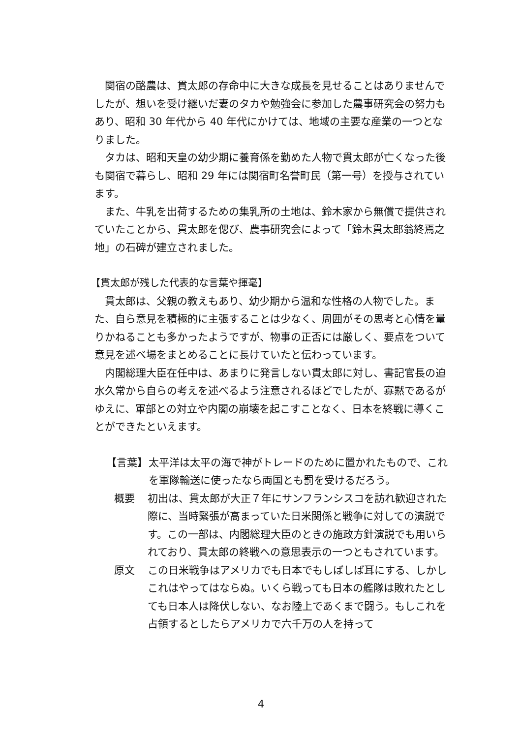関宿の酪農は、貫太郎の存命中に大きな成長を見せることはありませんでしたが、想いを受け継いだ妻のタカや勉強会に参加した農事研究会の努力もあり、昭和 30 年代から 40 年代にかけては、地域の主要な産業の一つとなりました。
タカは、昭和天皇の幼少期に養育係を勤めた人物で貫太郎が亡くなった後も関宿で暮らし、昭和 29 年には関宿町名誉町民（第一号）を授与されています。
また、牛乳を出荷するための集乳所の土地は、鈴木家から無償で提供されていたことから、貫太郎を偲び、農事研究会によって「鈴木貫太郎翁終焉之地」の石碑が建立されました。
【貫太郎が残した代表的な言葉や揮毫】
貫太郎は、父親の教えもあり、幼少期から温和な性格の人物でした。また、自ら意見を積極的に主張することは少なく、周囲がその思考と心情を量りかねることも多かったようですが、物事の正否には厳しく、要点をついて意見を述べ場をまとめることに長けていたと伝わっています。
内閣総理大臣在任中は、あまりに発言しない貫太郎に対し、書記官長の迫水久常から自らの考えを述べるよう注意されるほどでしたが、寡黙であるがゆえに、軍部との対立や内閣の崩壊を起こすことなく、日本を終戦に導くことができたといえます。
【言葉】 太平洋は太平の海で神がトレードのために置かれたもので、これを軍隊輸送に使ったなら両国とも罰を受けるだろう。
概要 初出は、貫太郎が大正７年にサンフランシスコを訪れ歓迎された際に、当時緊張が高まっていた日米関係と戦争に対しての演説です。この一部は、内閣総理大臣のときの施政方針演説でも用いられており、貫太郎の終戦への意思表示の一つともされています。
原文 この日米戦争はアメリカでも日本でもしばしば耳にする、しかしこれはやってはならぬ。いくら戦っても日本の艦隊は敗れたとしても日本人は降伏しない、なお陸上であくまで闘う。もしこれを占領するとしたらアメリカで六千万の人を持って
4